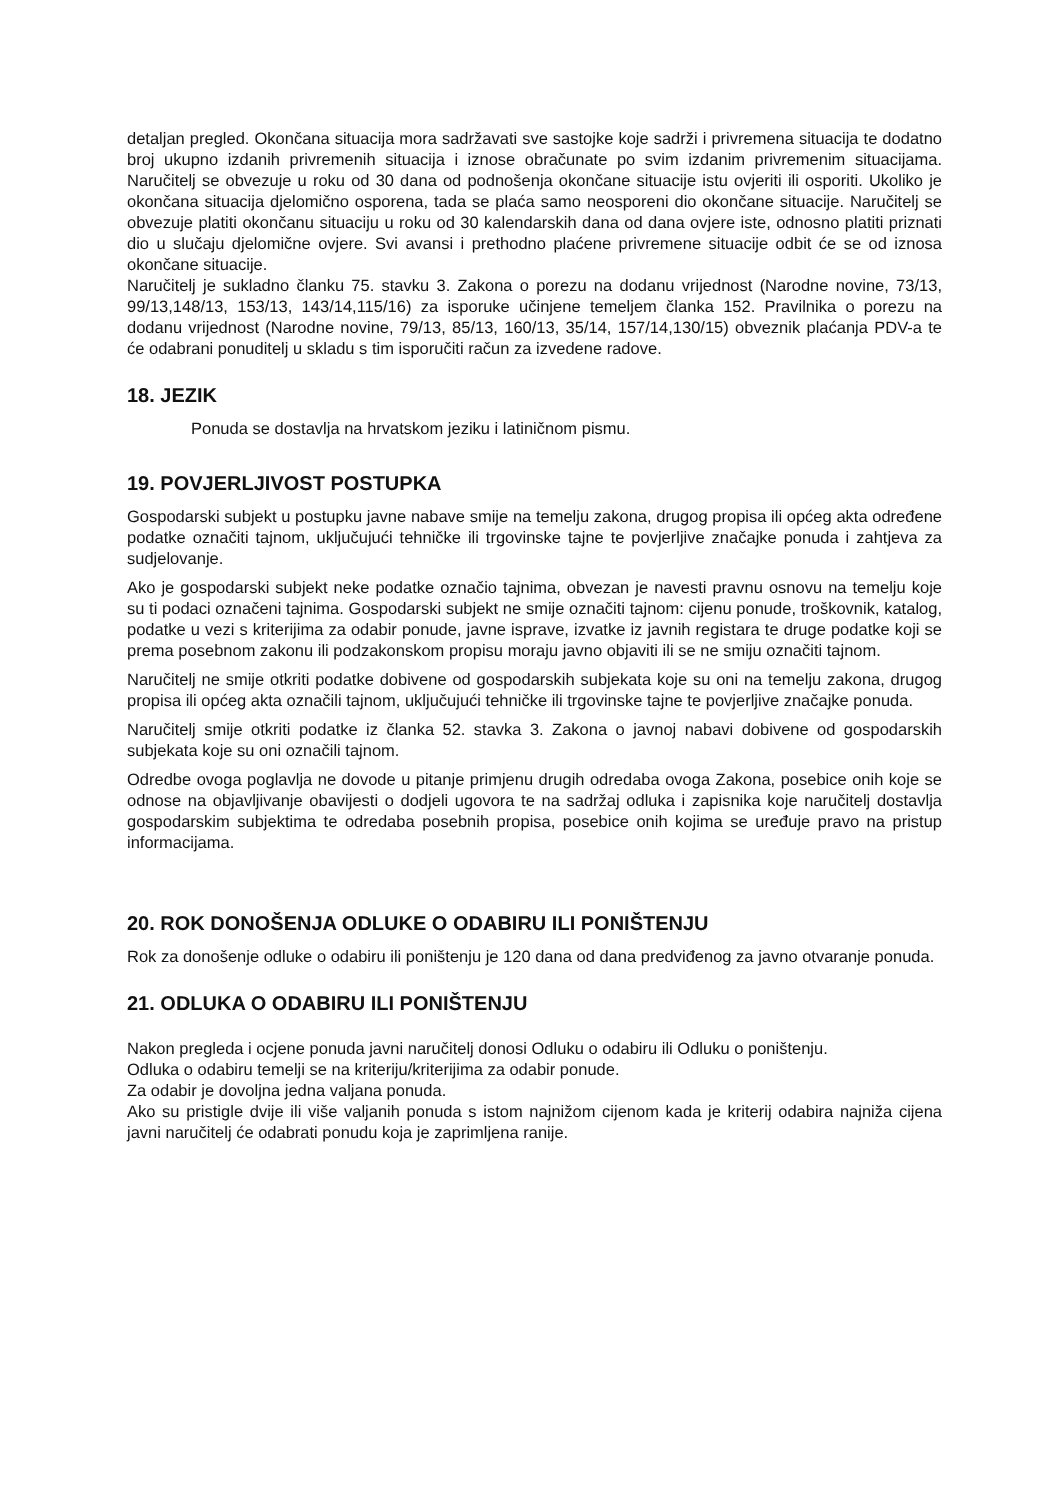detaljan pregled. Okončana situacija mora sadržavati sve sastojke koje sadrži i privremena situacija te dodatno broj ukupno izdanih privremenih situacija i iznose obračunate po svim izdanim privremenim situacijama. Naručitelj se obvezuje u roku od 30 dana od podnošenja okončane situacije istu ovjeriti ili osporiti. Ukoliko je okončana situacija djelomično osporena, tada se plaća samo neosporeni dio okončane situacije. Naručitelj se obvezuje platiti okončanu situaciju u roku od 30 kalendarskih dana od dana ovjere iste, odnosno platiti priznati dio u slučaju djelomične ovjere. Svi avansi i prethodno plaćene privremene situacije odbit će se od iznosa okončane situacije.
Naručitelj je sukladno članku 75. stavku 3. Zakona o porezu na dodanu vrijednost (Narodne novine, 73/13, 99/13,148/13, 153/13, 143/14,115/16) za isporuke učinjene temeljem članka 152. Pravilnika o porezu na dodanu vrijednost (Narodne novine, 79/13, 85/13, 160/13, 35/14, 157/14,130/15) obveznik plaćanja PDV-a te će odabrani ponuditelj u skladu s tim isporučiti račun za izvedene radove.
18. JEZIK
Ponuda se dostavlja na hrvatskom jeziku i latiničnom pismu.
19. POVJERLJIVOST POSTUPKA
Gospodarski subjekt u postupku javne nabave smije na temelju zakona, drugog propisa ili općeg akta određene podatke označiti tajnom, uključujući tehničke ili trgovinske tajne te povjerljive značajke ponuda i zahtjeva za sudjelovanje.
Ako je gospodarski subjekt neke podatke označio tajnima, obvezan je navesti pravnu osnovu na temelju koje su ti podaci označeni tajnima. Gospodarski subjekt ne smije označiti tajnom: cijenu ponude, troškovnik, katalog, podatke u vezi s kriterijima za odabir ponude, javne isprave, izvatke iz javnih registara te druge podatke koji se prema posebnom zakonu ili podzakonskom propisu moraju javno objaviti ili se ne smiju označiti tajnom.
Naručitelj ne smije otkriti podatke dobivene od gospodarskih subjekata koje su oni na temelju zakona, drugog propisa ili općeg akta označili tajnom, uključujući tehničke ili trgovinske tajne te povjerljive značajke ponuda.
Naručitelj smije otkriti podatke iz članka 52. stavka 3. Zakona o javnoj nabavi dobivene od gospodarskih subjekata koje su oni označili tajnom.
Odredbe ovoga poglavlja ne dovode u pitanje primjenu drugih odredaba ovoga Zakona, posebice onih koje se odnose na objavljivanje obavijesti o dodjeli ugovora te na sadržaj odluka i zapisnika koje naručitelj dostavlja gospodarskim subjektima te odredaba posebnih propisa, posebice onih kojima se uređuje pravo na pristup informacijama.
20. ROK DONOŠENJA ODLUKE O ODABIRU ILI PONIŠTENJU
Rok za donošenje odluke o odabiru ili poništenju je 120 dana od dana predviđenog za javno otvaranje ponuda.
21. ODLUKA O ODABIRU ILI PONIŠTENJU
Nakon pregleda i ocjene ponuda javni naručitelj donosi Odluku o odabiru ili Odluku o poništenju.
Odluka o odabiru temelji se na kriteriju/kriterijima za odabir ponude.
Za odabir je dovoljna jedna valjana ponuda.
Ako su pristigle dvije ili više valjanih ponuda s istom najnižom cijenom kada je kriterij odabira najniža cijena javni naručitelj će odabrati ponudu koja je zaprimljena ranije.